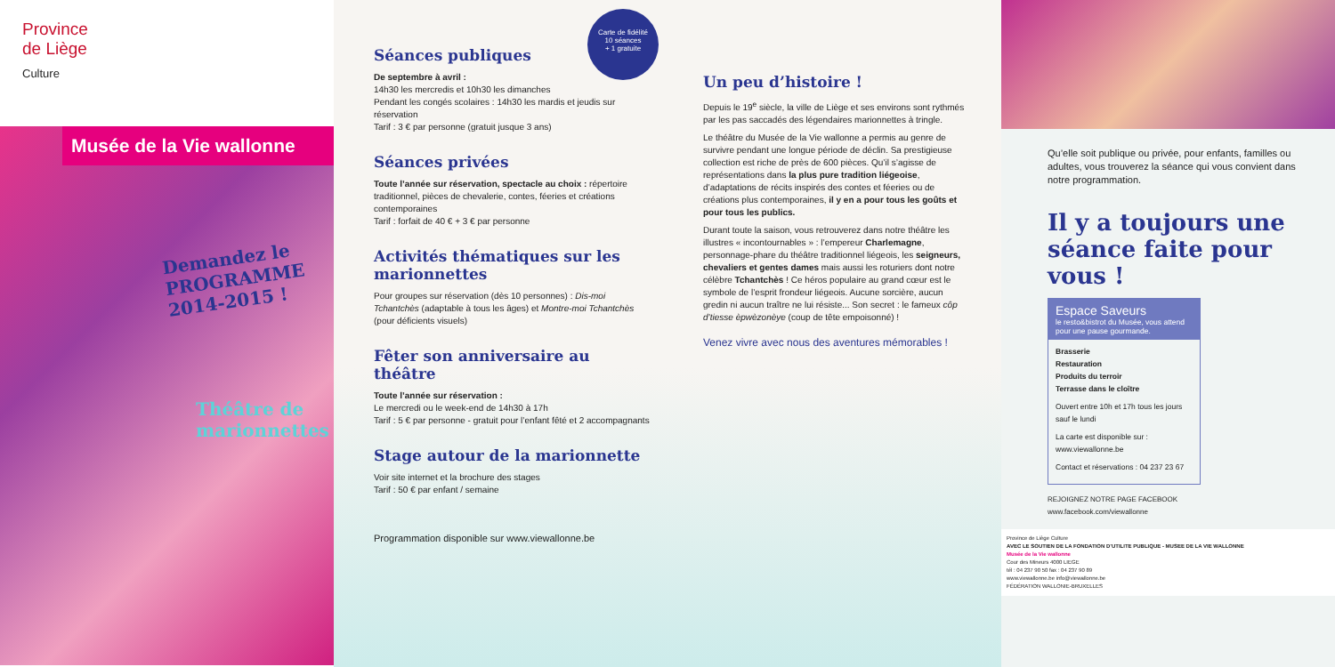Province
de Liège
Culture
Musée de la Vie wallonne
Demandez le PROGRAMME 2014-2015 !
Théâtre de marionnettes
Carte de fidélité
10 séances
+ 1 gratuite
Séances publiques
De septembre à avril :
14h30 les mercredis et 10h30 les dimanches
Pendant les congés scolaires : 14h30 les mardis et jeudis sur réservation
Tarif : 3 € par personne (gratuit jusque 3 ans)
Séances privées
Toute l’année sur réservation, spectacle au choix : répertoire traditionnel, pièces de chevalerie, contes, féeries et créations contemporaines
Tarif : forfait de 40 € + 3 € par personne
Activités thématiques sur les marionnettes
Pour groupes sur réservation (dès 10 personnes) : Dis-moi Tchantchès (adaptable à tous les âges) et Montre-moi Tchantchès (pour déficients visuels)
Fêter son anniversaire au théâtre
Toute l’année sur réservation :
Le mercredi ou le week-end de 14h30 à 17h
Tarif : 5 € par personne - gratuit pour l’enfant fêté et 2 accompagnants
Stage autour de la marionnette
Voir site internet et la brochure des stages
Tarif : 50 € par enfant / semaine
Programmation disponible sur www.viewallonne.be
Un peu d’histoire !
Depuis le 19<sup>e</sup> siècle, la ville de Liège et ses environs sont rythmés par les pas saccadés des légendaires marionnettes à tringle.
Le théâtre du Musée de la Vie wallonne a permis au genre de survivre pendant une longue période de déclin. Sa prestigieuse collection est riche de près de 600 pièces. Qu’il s’agisse de représentations dans la plus pure tradition liégeoise, d’adaptations de récits inspirés des contes et féeries ou de créations plus contemporaines, il y en a pour tous les goûts et pour tous les publics.
Durant toute la saison, vous retrouverez dans notre théâtre les illustres « incontournables » : l’empereur Charlemagne, personnage-phare du théâtre traditionnel liégeois, les seigneurs, chevaliers et gentes dames mais aussi les roturiers dont notre célèbre Tchantchès ! Ce héros populaire au grand cœur est le symbole de l’esprit frondeur liégeois. Aucune sorcière, aucun gredin ni aucun traître ne lui résiste... Son secret : le fameux côp d’tiesse èpwèzonèye (coup de tête empoisonné) !
Venez vivre avec nous des aventures mémorables !
Qu’elle soit publique ou privée, pour enfants, familles ou adultes, vous trouverez la séance qui vous convient dans notre programmation.
Il y a toujours une séance faite pour vous !
Espace Saveurs
le resto&bistrot du Musée, vous attend pour une pause gourmande.
Brasserie
Restauration
Produits du terroir
Terrasse dans le cloître
Ouvert entre 10h et 17h tous les jours sauf le lundi
La carte est disponible sur : www.viewallonne.be
Contact et réservations : 04 237 23 67
REJOIGNEZ NOTRE PAGE FACEBOOK
www.facebook.com/viewallonne
Province de Liège Culture
AVEC LE SOUTIEN DE LA FONDATION D’UTILITE PUBLIQUE - MUSEE DE LA VIE WALLONNE
Musée de la Vie wallonne
Cour des Mineurs 4000 LIEGE
tél : 04 237 90 50 fax : 04 237 90 89
www.viewallonne.be info@viewallonne.be
FÉDÉRATION WALLONIE-BRUXELLES